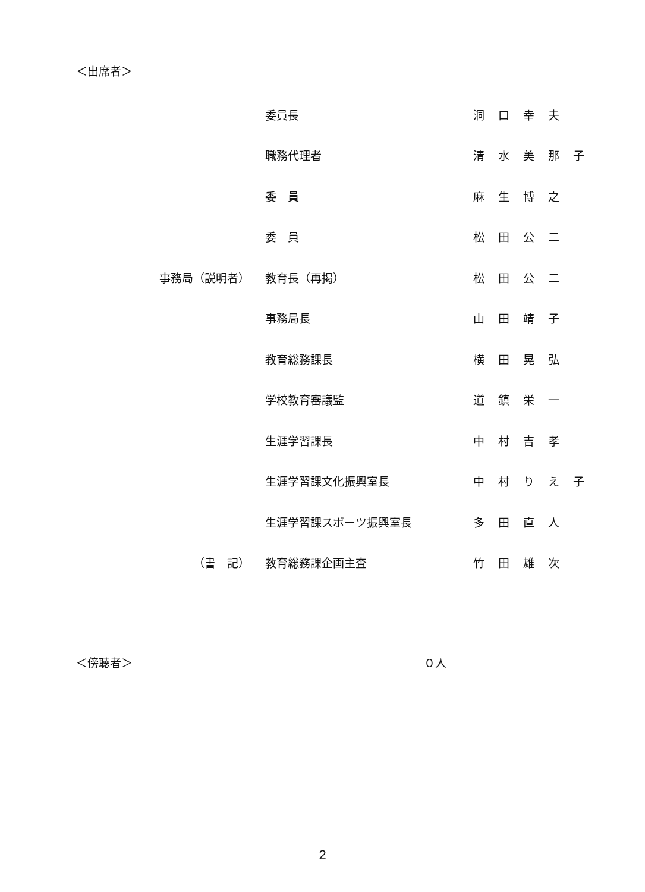＜出席者＞
| | 委員長 | 洞口幸夫 |
| | 職務代理者 | 清水美那子 |
| | 委 員 | 麻生博之 |
| | 委 員 | 松田公二 |
| 事務局（説明者） | 教育長（再掲） | 松田公二 |
| | 事務局長 | 山田靖子 |
| | 教育総務課長 | 横田晃弘 |
| | 学校教育審議監 | 道鎮栄一 |
| | 生涯学習課長 | 中村吉孝 |
| | 生涯学習課文化振興室長 | 中村りえ子 |
| | 生涯学習課スポーツ振興室長 | 多田直人 |
| （書 記） | 教育総務課企画主査 | 竹田雄次 |
＜傍聴者＞ ０人
2